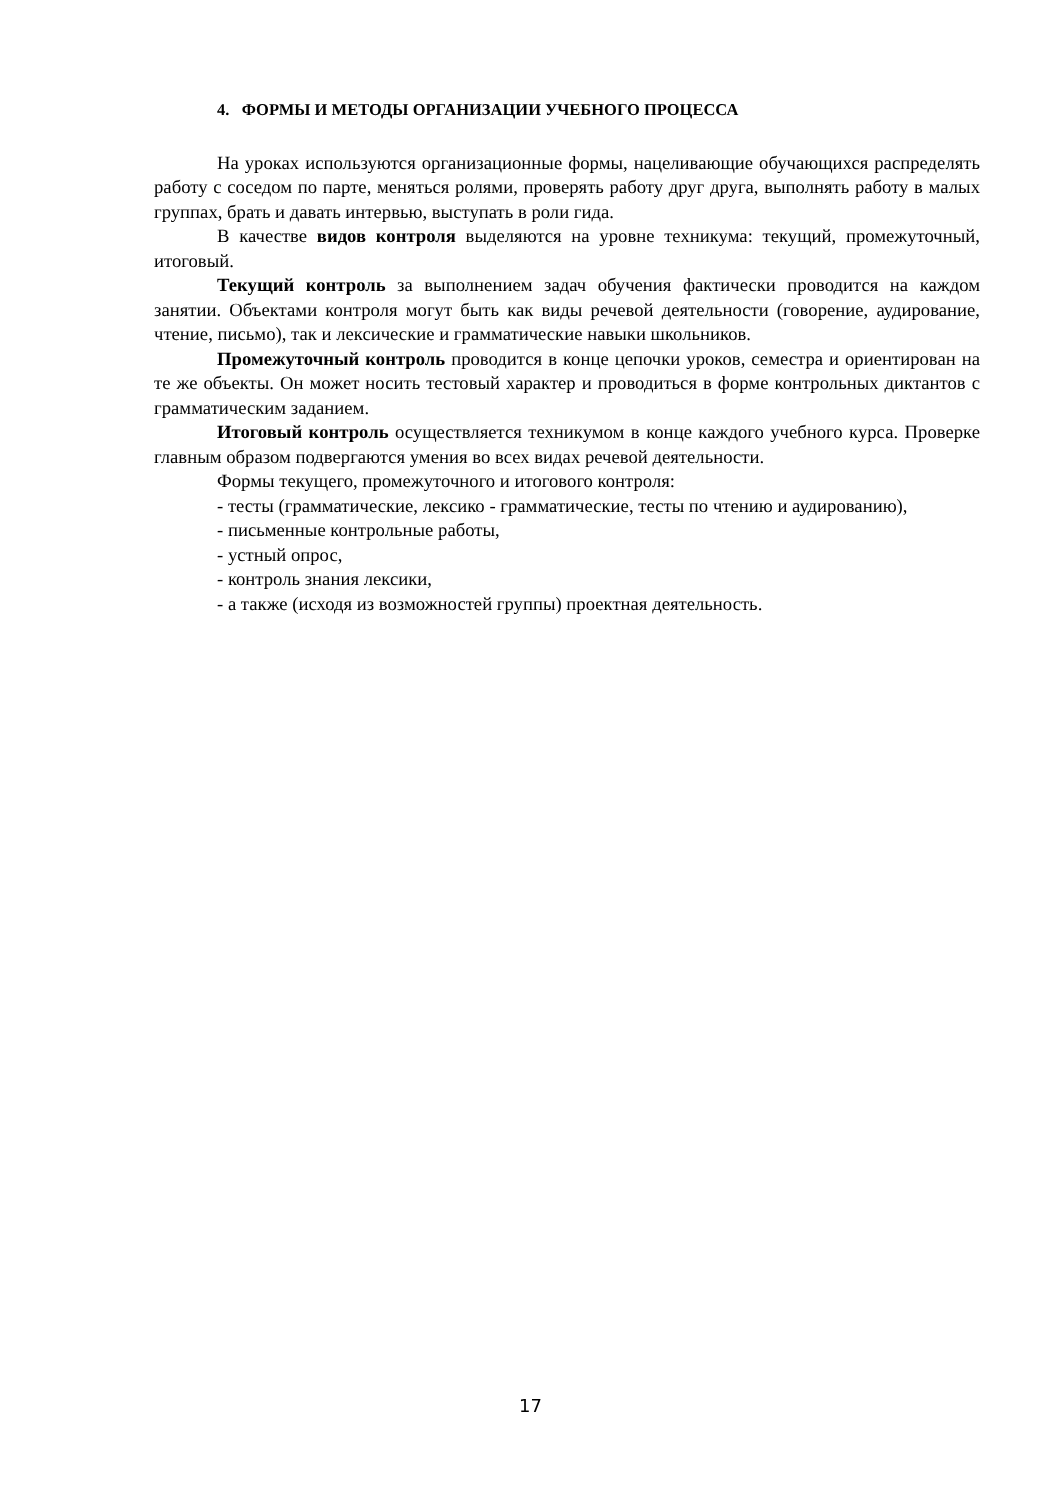4. ФОРМЫ И МЕТОДЫ ОРГАНИЗАЦИИ УЧЕБНОГО ПРОЦЕССА
На уроках используются организационные формы, нацеливающие обучающихся распределять работу с соседом по парте, меняться ролями, проверять работу друг друга, выполнять работу в малых группах, брать и давать интервью, выступать в роли гида.
В качестве видов контроля выделяются на уровне техникума: текущий, промежуточный, итоговый.
Текущий контроль за выполнением задач обучения фактически проводится на каждом занятии. Объектами контроля могут быть как виды речевой деятельности (говорение, аудирование, чтение, письмо), так и лексические и грамматические навыки школьников.
Промежуточный контроль проводится в конце цепочки уроков, семестра и ориентирован на те же объекты. Он может носить тестовый характер и проводиться в форме контрольных диктантов с грамматическим заданием.
Итоговый контроль осуществляется техникумом в конце каждого учебного курса. Проверке главным образом подвергаются умения во всех видах речевой деятельности.
Формы текущего, промежуточного и итогового контроля:
- тесты (грамматические, лексико - грамматические, тесты по чтению и аудированию),
- письменные контрольные работы,
- устный опрос,
- контроль знания лексики,
- а также (исходя из возможностей группы) проектная деятельность.
17